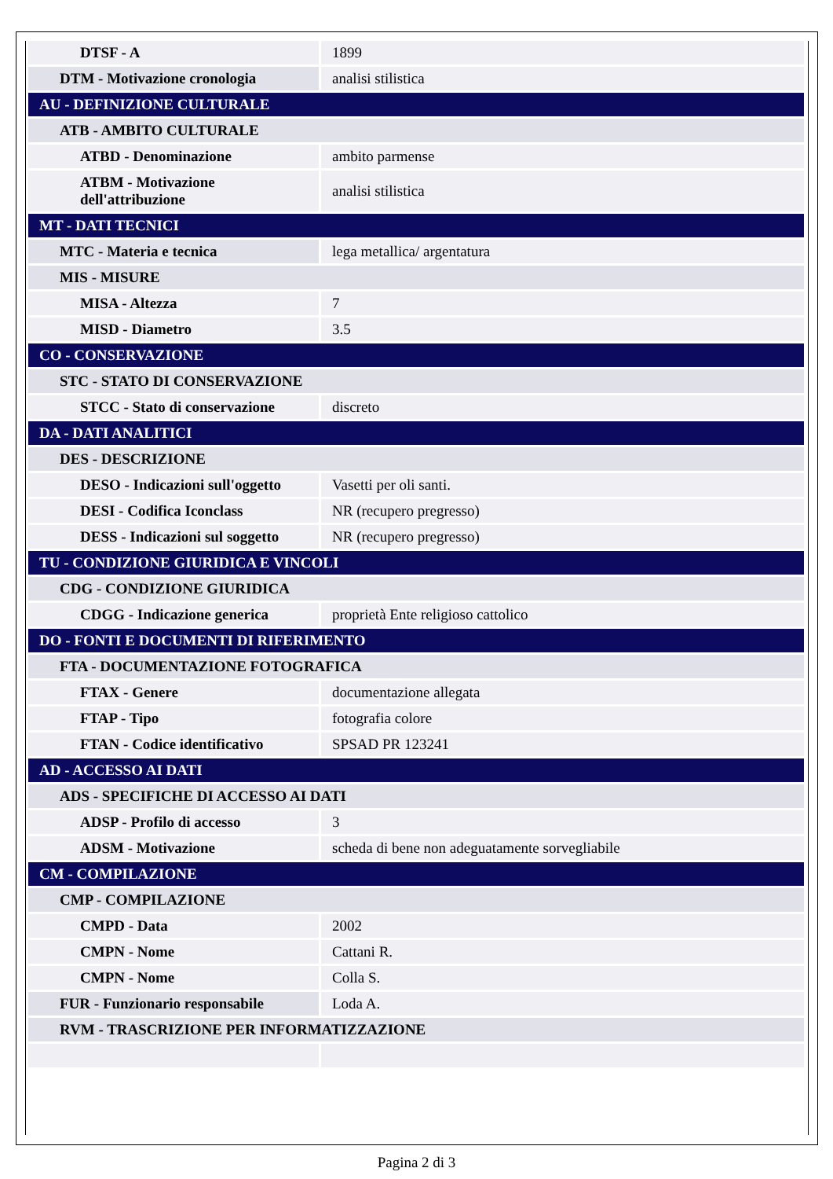| DTSF - A | 1899 |
| DTM - Motivazione cronologia | analisi stilistica |
| AU - DEFINIZIONE CULTURALE | |
| ATB - AMBITO CULTURALE | |
| ATBD - Denominazione | ambito parmense |
| ATBM - Motivazione dell'attribuzione | analisi stilistica |
| MT - DATI TECNICI | |
| MTC - Materia e tecnica | lega metallica/ argentatura |
| MIS - MISURE | |
| MISA - Altezza | 7 |
| MISD - Diametro | 3.5 |
| CO - CONSERVAZIONE | |
| STC - STATO DI CONSERVAZIONE | |
| STCC - Stato di conservazione | discreto |
| DA - DATI ANALITICI | |
| DES - DESCRIZIONE | |
| DESO - Indicazioni sull'oggetto | Vasetti per oli santi. |
| DESI - Codifica Iconclass | NR (recupero pregresso) |
| DESS - Indicazioni sul soggetto | NR (recupero pregresso) |
| TU - CONDIZIONE GIURIDICA E VINCOLI | |
| CDG - CONDIZIONE GIURIDICA | |
| CDGG - Indicazione generica | proprietà Ente religioso cattolico |
| DO - FONTI E DOCUMENTI DI RIFERIMENTO | |
| FTA - DOCUMENTAZIONE FOTOGRAFICA | |
| FTAX - Genere | documentazione allegata |
| FTAP - Tipo | fotografia colore |
| FTAN - Codice identificativo | SPSAD PR 123241 |
| AD - ACCESSO AI DATI | |
| ADS - SPECIFICHE DI ACCESSO AI DATI | |
| ADSP - Profilo di accesso | 3 |
| ADSM - Motivazione | scheda di bene non adeguatamente sorvegliabile |
| CM - COMPILAZIONE | |
| CMP - COMPILAZIONE | |
| CMPD - Data | 2002 |
| CMPN - Nome | Cattani R. |
| CMPN - Nome | Colla S. |
| FUR - Funzionario responsabile | Loda A. |
| RVM - TRASCRIZIONE PER INFORMATIZZAZIONE | |
Pagina 2 di 3